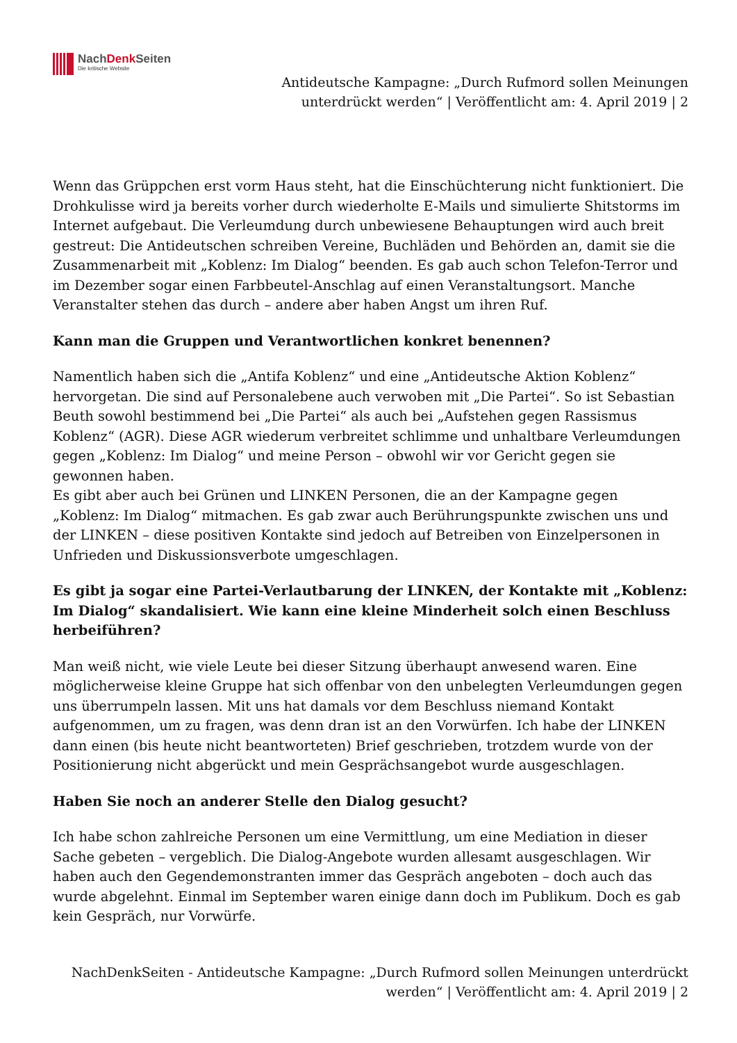NachDenk Seiten
Die kritische Website
Antideutsche Kampagne: „Durch Rufmord sollen Meinungen unterdrückt werden“ | Veröffentlicht am: 4. April 2019 | 2
Wenn das Grüppchen erst vorm Haus steht, hat die Einschüchterung nicht funktioniert. Die Drohkulisse wird ja bereits vorher durch wiederholte E-Mails und simulierte Shitstorms im Internet aufgebaut. Die Verleumdung durch unbewiesene Behauptungen wird auch breit gestreut: Die Antideutschen schreiben Vereine, Buchläden und Behörden an, damit sie die Zusammenarbeit mit „Koblenz: Im Dialog“ beenden. Es gab auch schon Telefon-Terror und im Dezember sogar einen Farbbeutel-Anschlag auf einen Veranstaltungsort. Manche Veranstalter stehen das durch – andere aber haben Angst um ihren Ruf.
Kann man die Gruppen und Verantwortlichen konkret benennen?
Namentlich haben sich die „Antifa Koblenz“ und eine „Antideutsche Aktion Koblenz“ hervorgetan. Die sind auf Personalebene auch verwoben mit „Die Partei“. So ist Sebastian Beuth sowohl bestimmend bei „Die Partei“ als auch bei „Aufstehen gegen Rassismus Koblenz“ (AGR). Diese AGR wiederum verbreitet schlimme und unhaltbare Verleumdungen gegen „Koblenz: Im Dialog“ und meine Person – obwohl wir vor Gericht gegen sie gewonnen haben.
Es gibt aber auch bei Grünen und LINKEN Personen, die an der Kampagne gegen „Koblenz: Im Dialog“ mitmachen. Es gab zwar auch Berührungspunkte zwischen uns und der LINKEN – diese positiven Kontakte sind jedoch auf Betreiben von Einzelpersonen in Unfrieden und Diskussionsverbote umgeschlagen.
Es gibt ja sogar eine Partei-Verlautbarung der LINKEN, der Kontakte mit „Koblenz: Im Dialog“ skandalisiert. Wie kann eine kleine Minderheit solch einen Beschluss herbeiführen?
Man weiß nicht, wie viele Leute bei dieser Sitzung überhaupt anwesend waren. Eine möglicherweise kleine Gruppe hat sich offenbar von den unbelegten Verleumdungen gegen uns überrumpeln lassen. Mit uns hat damals vor dem Beschluss niemand Kontakt aufgenommen, um zu fragen, was denn dran ist an den Vorwürfen. Ich habe der LINKEN dann einen (bis heute nicht beantworteten) Brief geschrieben, trotzdem wurde von der Positionierung nicht abgerückt und mein Gesprächsangebot wurde ausgeschlagen.
Haben Sie noch an anderer Stelle den Dialog gesucht?
Ich habe schon zahlreiche Personen um eine Vermittlung, um eine Mediation in dieser Sache gebeten – vergeblich. Die Dialog-Angebote wurden allesamt ausgeschlagen. Wir haben auch den Gegendemonstranten immer das Gespräch angeboten – doch auch das wurde abgelehnt. Einmal im September waren einige dann doch im Publikum. Doch es gab kein Gespräch, nur Vorwürfe.
NachDenkSeiten - Antideutsche Kampagne: „Durch Rufmord sollen Meinungen unterdrückt werden“ | Veröffentlicht am: 4. April 2019 | 2